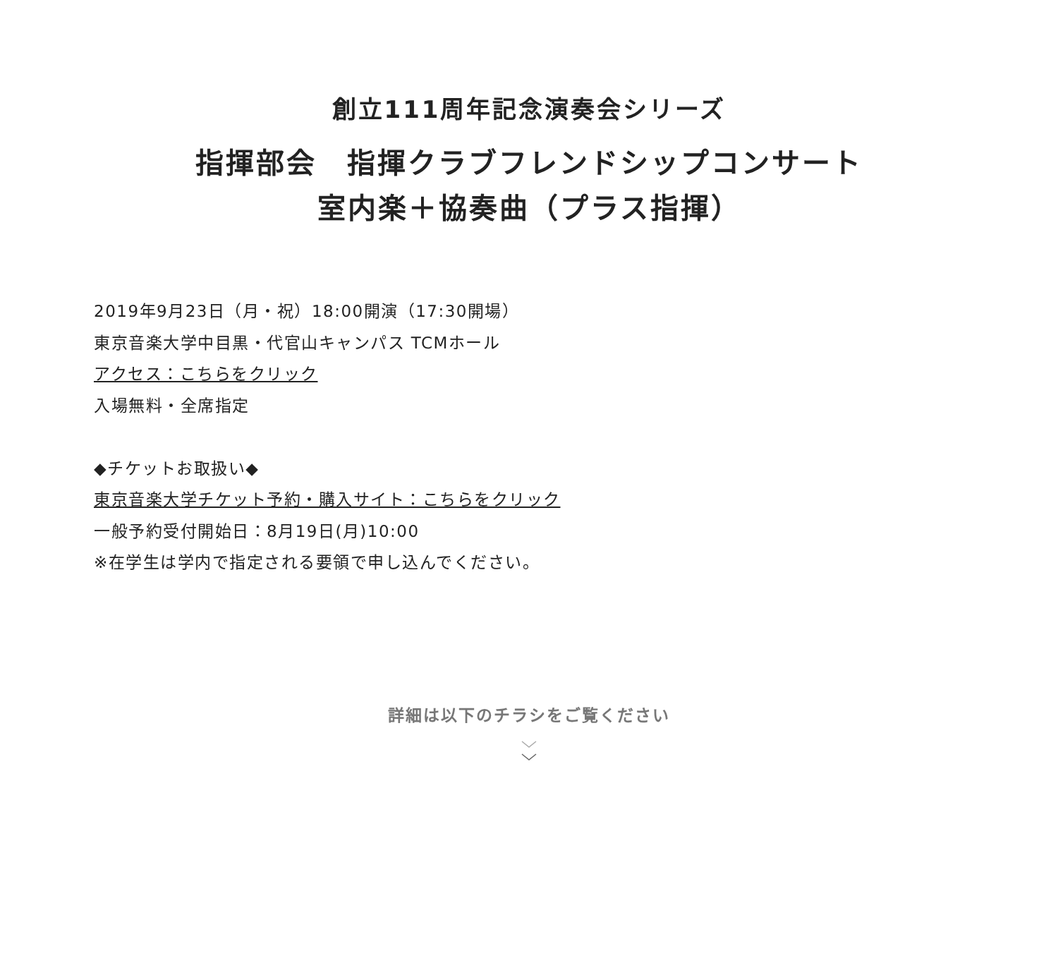創立111周年記念演奏会シリーズ
指揮部会　指揮クラブフレンドシップコンサート
室内楽＋協奏曲（プラス指揮）
2019年9月23日（月・祝）18:00開演（17:30開場）
東京音楽大学中目黒・代官山キャンパス TCMホール
アクセス：こちらをクリック
入場無料・全席指定
◆チケットお取扱い◆
東京音楽大学チケット予約・購入サイト：こちらをクリック
一般予約受付開始日：8月19日(月)10:00
※在学生は学内で指定される要領で申し込んでください。
詳細は以下のチラシをご覧ください